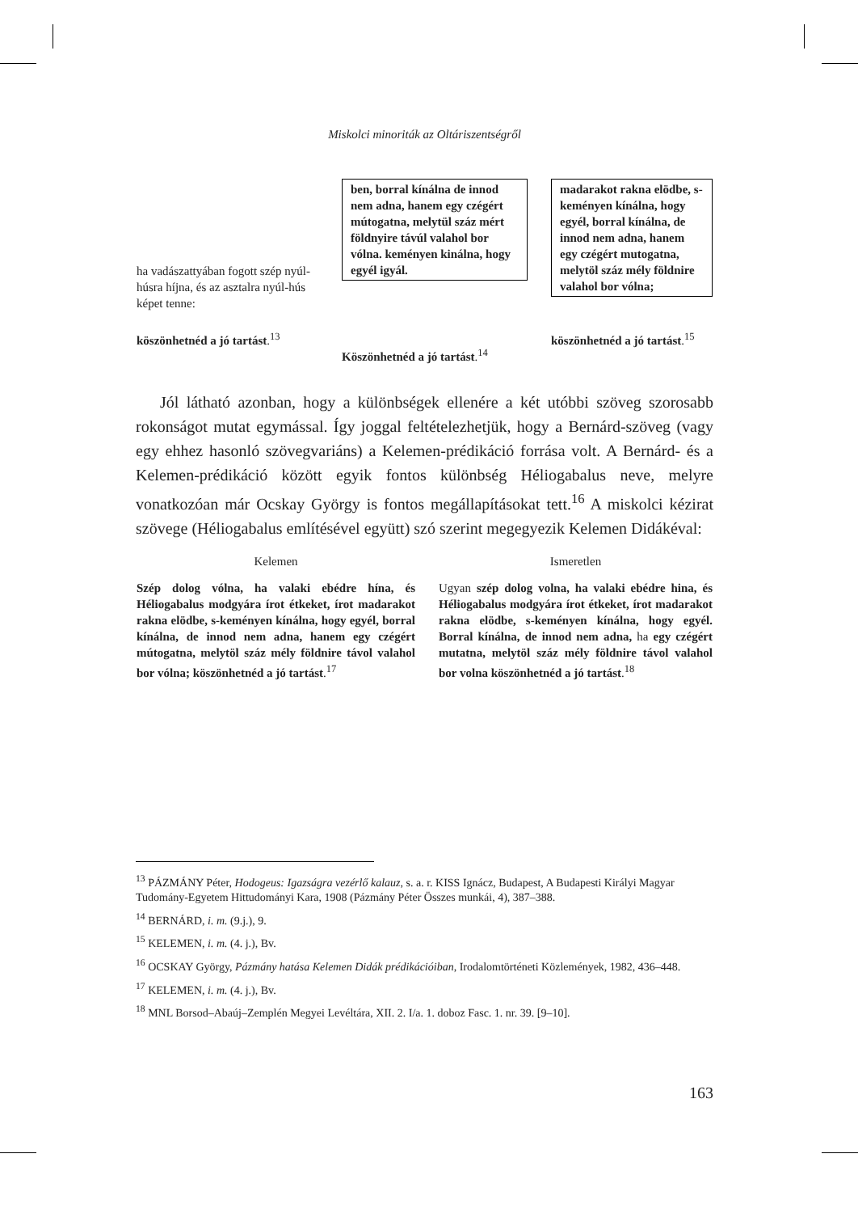Miskolci minoriták az Oltáriszentségről
| ha vadászattyában fogott szép nyúl-húsra híjna, és az asztalra nyúl-hús képet tenne: | | ben, borral kínálna de innod nem adna, hanem egy czégért mútogatna, melytül száz mért földnyire távúl valahol bor vólna. keményen kinálna, hogy egyél igyál. | | madarakot rakna elödbe, s-keményen kínálna, hogy egyél, borral kínálna, de innod nem adna, hanem egy czégért mutogatna, melytöl száz mély földnire valahol bor vólna; |
| köszönhetnéd a jó tartást .<sup>13</sup> | | Köszönhetnéd a jó tartást .<sup>14</sup> | | köszönhetnéd a jó tartást .<sup>15</sup> |
Jól látható azonban, hogy a különbségek ellenére a két utóbbi szöveg szorosabb rokonságot mutat egymással. Így joggal feltételezhetjük, hogy a Bernárd-szöveg (vagy egy ehhez hasonló szövegvariáns) a Kelemen-prédikáció forrása volt. A Bernárd- és a Kelemen-prédikáció között egyik fontos különbség Héliogabalus neve, melyre vonatkozóan már Ocskay György is fontos megállapításokat tett.<sup>16</sup> A miskolci kézirat szövege (Héliogabalus említésével együtt) szó szerint megegyezik Kelemen Didákéval:
| Kelemen | | Ismeretlen |
| Szép dolog vólna, ha valaki ebédre hína, és Héliogabalus modgyára írot étkeket, írot madarakot rakna elödbe, s-keményen kínálna, hogy egyél, borral kínálna, de innod nem adna, hanem egy czégért mútogatna, melytöl száz mély földnire távol valahol bor vólna; köszönhetnéd a jó tartást .<sup>17</sup> | | Ugyan szép dolog volna, ha valaki ebédre hina, és Héliogabalus modgyára írot étkeket, írot madarakot rakna elödbe, s-keményen kínálna, hogy egyél. Borral kínálna, de innod nem adna, ha egy czégért mutatna, melytöl száz mély földnire távol valahol bor volna köszönhetnéd a jó tartást .<sup>18</sup> |
<sup>13</sup> PÁZMÁNY Péter, Hodogeus: Igazságra vezérlő kalauz, s. a. r. KISS Ignácz, Budapest, A Budapesti Királyi Magyar Tudomány-Egyetem Hittudományi Kara, 1908 (Pázmány Péter Összes munkái, 4), 387–388.
<sup>14</sup> BERNÁRD, i. m. (9.j.), 9.
<sup>15</sup> KELEMEN, i. m. (4. j.), Bv.
<sup>16</sup> OCSKAY György, Pázmány hatása Kelemen Didák prédikációiban, Irodalomtörténeti Közlemények, 1982, 436–448.
<sup>17</sup> KELEMEN, i. m. (4. j.), Bv.
<sup>18</sup> MNL Borsod–Abaúj–Zemplén Megyei Levéltára, XII. 2. I/a. 1. doboz Fasc. 1. nr. 39. [9–10].
163